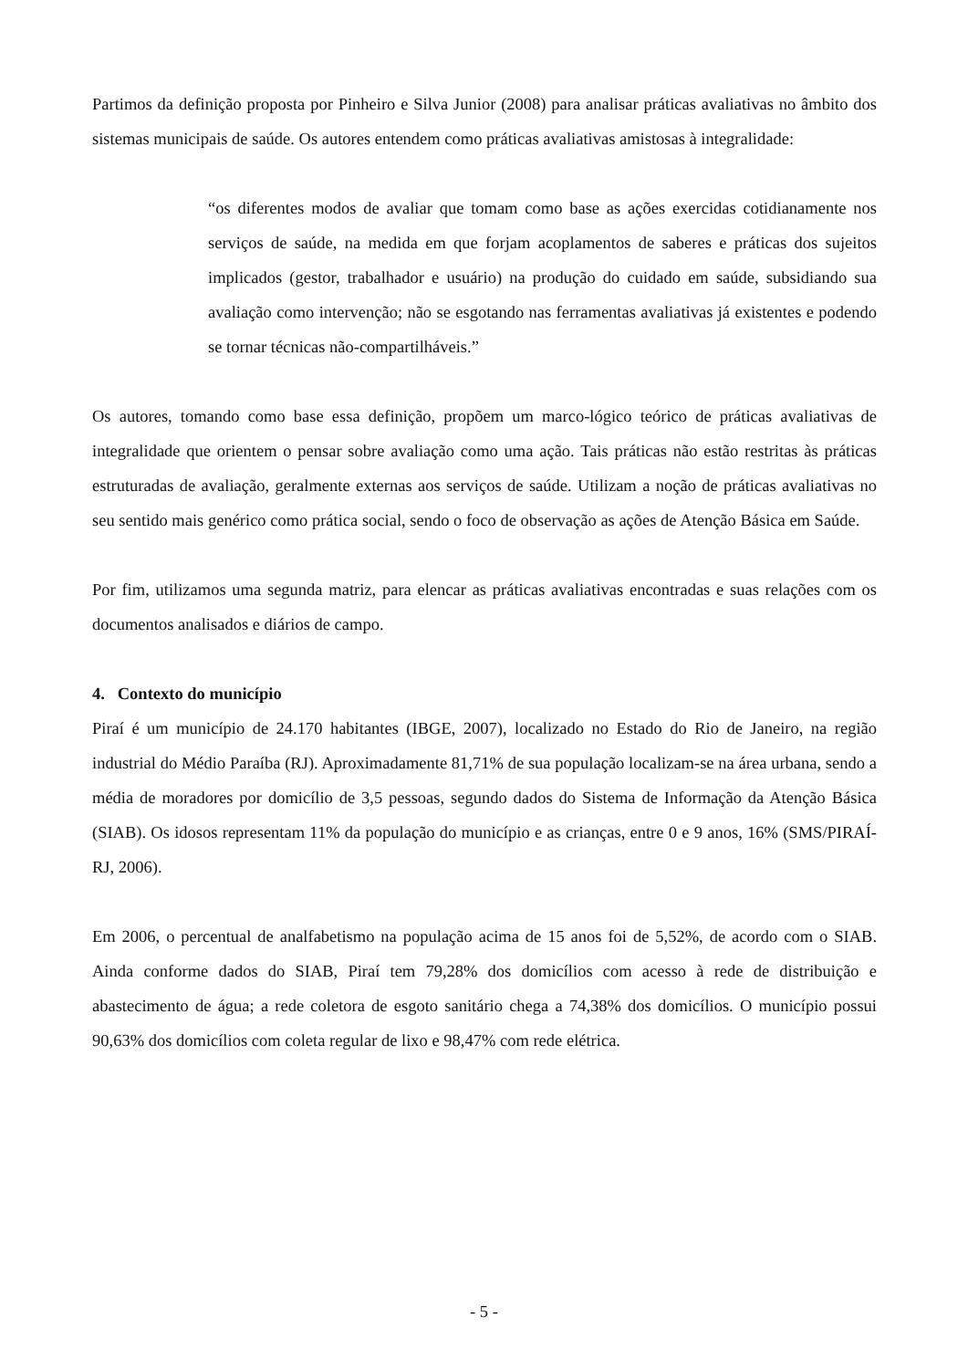Partimos da definição proposta por Pinheiro e Silva Junior (2008) para analisar práticas avaliativas no âmbito dos sistemas municipais de saúde. Os autores entendem como práticas avaliativas amistosas à integralidade:
“os diferentes modos de avaliar que tomam como base as ações exercidas cotidianamente nos serviços de saúde, na medida em que forjam acoplamentos de saberes e práticas dos sujeitos implicados (gestor, trabalhador e usuário) na produção do cuidado em saúde, subsidiando sua avaliação como intervenção; não se esgotando nas ferramentas avaliativas já existentes e podendo se tornar técnicas não-compartilháveis.”
Os autores, tomando como base essa definição, propõem um marco-lógico teórico de práticas avaliativas de integralidade que orientem o pensar sobre avaliação como uma ação. Tais práticas não estão restritas às práticas estruturadas de avaliação, geralmente externas aos serviços de saúde. Utilizam a noção de práticas avaliativas no seu sentido mais genérico como prática social, sendo o foco de observação as ações de Atenção Básica em Saúde.
Por fim, utilizamos uma segunda matriz, para elencar as práticas avaliativas encontradas e suas relações com os documentos analisados e diários de campo.
4. Contexto do município
Piraí é um município de 24.170 habitantes (IBGE, 2007), localizado no Estado do Rio de Janeiro, na região industrial do Médio Paraíba (RJ). Aproximadamente 81,71% de sua população localizam-se na área urbana, sendo a média de moradores por domicílio de 3,5 pessoas, segundo dados do Sistema de Informação da Atenção Básica (SIAB). Os idosos representam 11% da população do município e as crianças, entre 0 e 9 anos, 16% (SMS/PIRAÍ-RJ, 2006).
Em 2006, o percentual de analfabetismo na população acima de 15 anos foi de 5,52%, de acordo com o SIAB. Ainda conforme dados do SIAB, Piraí tem 79,28% dos domicílios com acesso à rede de distribuição e abastecimento de água; a rede coletora de esgoto sanitário chega a 74,38% dos domicílios. O município possui 90,63% dos domicílios com coleta regular de lixo e 98,47% com rede elétrica.
- 5 -